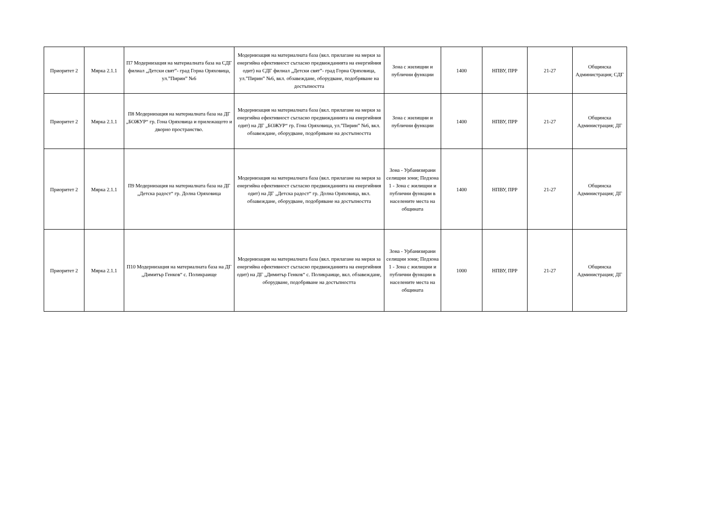| Приоритет 2 | Мярка 2.1.1 | П7 Модернизация на материалната база на СДГ филиал „Детски свят”- град Горна Оряховица, ул.”Пирин” №6 | Модернизация на материалната база (вкл. прилагане на мерки за енергийна ефективност съгласно предвижданията на енергийния одит) на СДГ филиал „Детски свят”- град Горна Оряховица, ул.”Пирин” №6, вкл. обзавеждане, оборудване, подобряване на достъпността | Зона с жилищни и публични функции | 1400 | НПВУ, ПРР | 21-27 | Общинска Администрация; СДГ |
| Приоритет 2 | Мярка 2.1.1 | П8 Модернизация на материалната база на ДГ „БОЖУР“ гр. Гона Оряховица и прилежащото и дворно пространство. | Модернизация на материалната база (вкл. прилагане на мерки за енергийна ефективност съгласно предвижданията на енергийния одит) на ДГ „БОЖУР“ гр. Гона Оряховица, ул.”Пирин” №6, вкл. обзавеждане, оборудване, подобряване на достъпността | Зона с жилищни и публични функции | 1400 | НПВУ, ПРР | 21-27 | Общинска Администрация; ДГ |
| Приоритет 2 | Мярка 2.1.1 | П9 Модернизация на материалната база на ДГ „Детска радост“ гр. Долна Оряховица | Модернизация на материалната база (вкл. прилагане на мерки за енергийна ефективност съгласно предвижданията на енергийния одит) на ДГ „Детска радост“ гр. Долна Оряховица, вкл. обзавеждане, оборудване, подобряване на достъпността | Зона - Урбанизирани селищни зони; Подзона 1 - Зона с жилищни и публични функции в населените места на общината | 1400 | НПВУ, ПРР | 21-27 | Общинска Администрация; ДГ |
| Приоритет 2 | Мярка 2.1.1 | П10 Модернизация на материалната база на ДГ „Димитър Генков“ с. Поликраище | Модернизация на материалната база (вкл. прилагане на мерки за енергийна ефективност съгласно предвижданията на енергийния одит) на ДГ „Димитър Генков“ с. Поликраище, вкл. обзавеждане, оборудване, подобряване на достъпността | Зона - Урбанизирани селищни зони; Подзона 1 - Зона с жилищни и публични функции в населените места на общината | 1000 | НПВУ, ПРР | 21-27 | Общинска Администрация; ДГ |